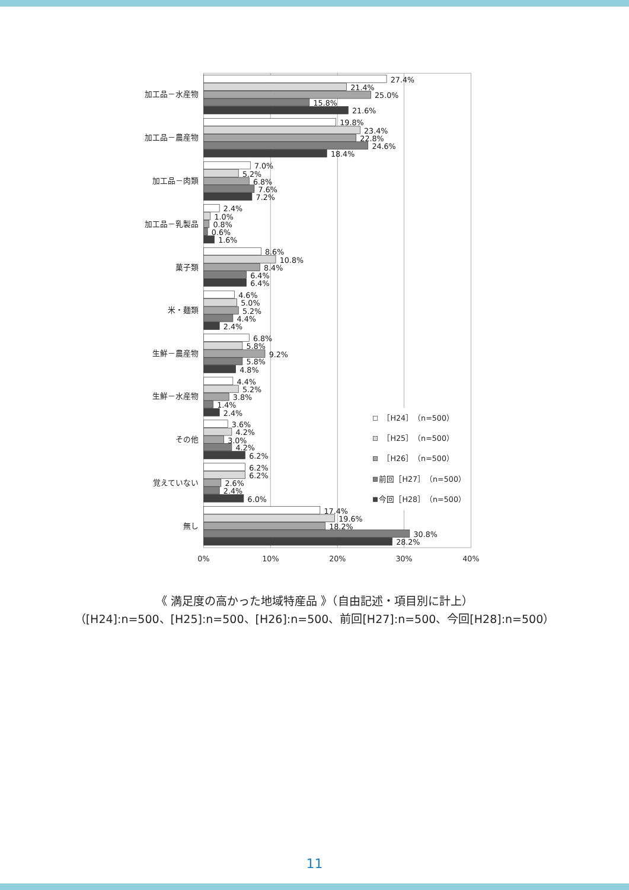加工品－水産物
加工品－農産物
加工品－肉類
加工品－乳製品
菓子類
米・麺類
生鮮－農産物
生鮮－水産物
その他
覚えていない
無し
27.4%
21.4%
25.0%
15.8%
21.6%
19.8%
23.4%
22.8%
24.6%
18.4%
7.0%
5.2%
6.8%
7.6%
7.2%
2.4%
1.0%
0.8%
0.6%
1.6%
8.6%
10.8%
8.4%
6.4%
6.4%
4.6%
5.0%
5.2%
4.4%
2.4%
6.8%
5.8%
9.2%
5.8%
4.8%
4.4%
5.2%
3.8%
1.4%
2.4%
3.6%
4.2%
3.0%
4.2%
6.2%
6.2%
6.2%
2.6%
2.4%
6.0%
17.4%
19.6%
18.2%
30.8%
28.2%
0%
10%
20%
30%
40%
［H24］（n=500）
［H25］（n=500）
［H26］（n=500）
前回［H27］（n=500）
今回［H28］（n=500）
《 満足度の高かった地域特産品 》（自由記述・項目別に計上）
（[H24]:n=500、[H25]:n=500、[H26]:n=500、前回[H27]:n=500、今回[H28]:n=500）
11